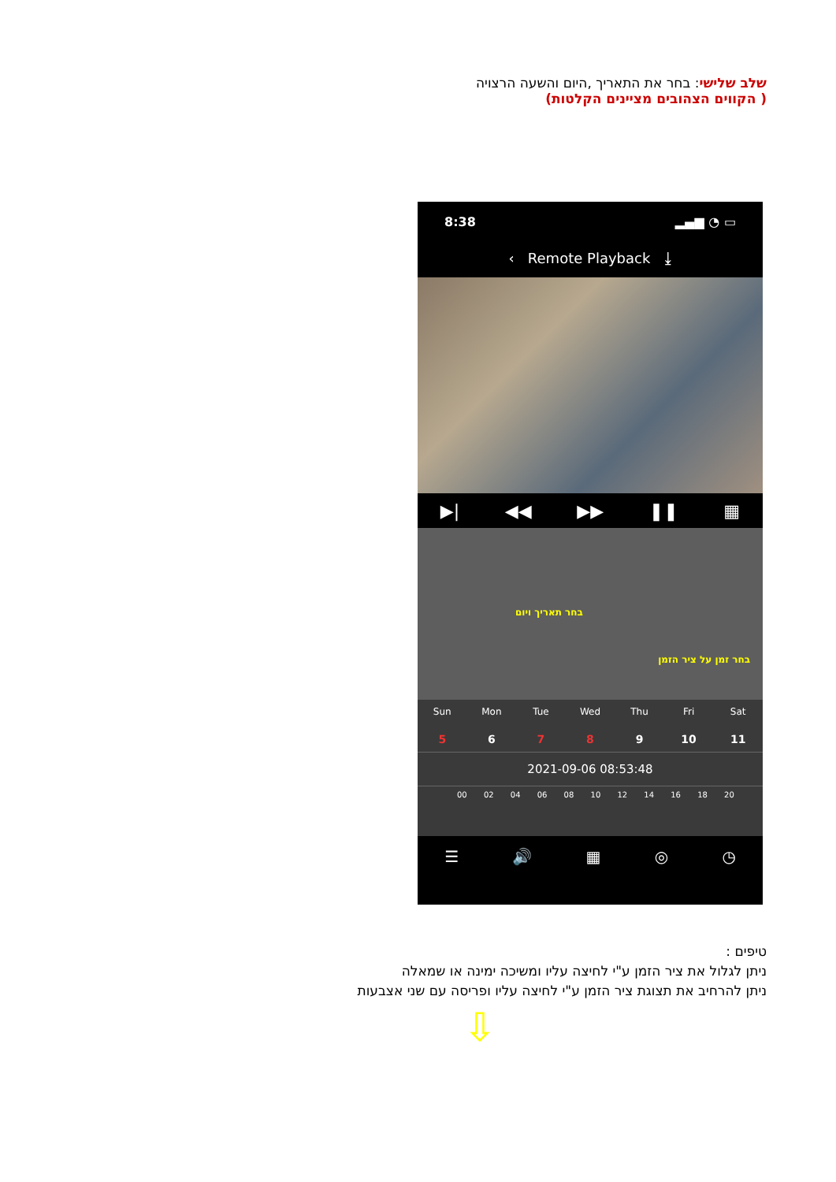שלב שלישי: בחר את התאריך ,היום והשעה הרצויה
( הקווים הצהובים מציינים הקלטות)
8:38 ▂▄▆ ◔ ▭
‹ Remote Playback ⤓
▶| ◀◀ ▶▶ ❚❚ ▦
בחר תאריך ויום
בחר זמן על ציר הזמן
Sun
5
Mon
6
Tue
7
Wed
8
Thu
9
Fri
10
Sat
11
2021-09-06 08:53:48
00 02 04 06 08 10 12 14 16 18 20
☰ 🔊 ▦ ◎ ◷
טיפים :
ניתן לגלול את ציר הזמן ע"י לחיצה עליו ומשיכה ימינה או שמאלה
ניתן להרחיב את תצוגת ציר הזמן ע"י לחיצה עליו ופריסה עם שני אצבעות
⇩